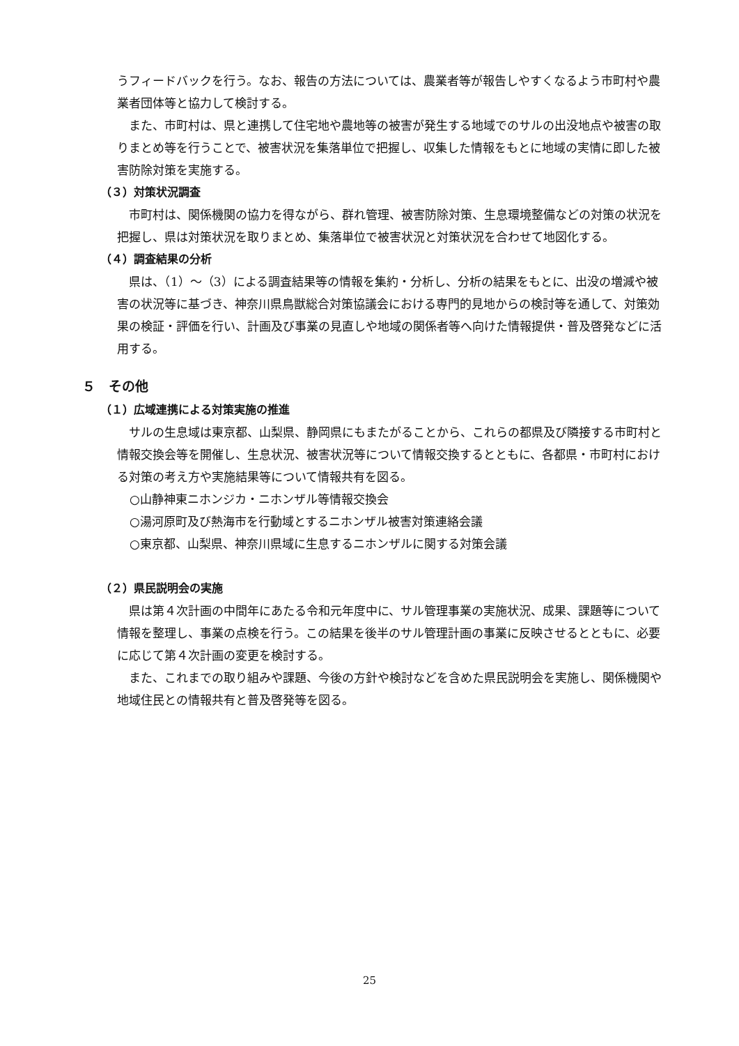うフィードバックを行う。なお、報告の方法については、農業者等が報告しやすくなるよう市町村や農業者団体等と協力して検討する。
　また、市町村は、県と連携して住宅地や農地等の被害が発生する地域でのサルの出没地点や被害の取りまとめ等を行うことで、被害状況を集落単位で把握し、収集した情報をもとに地域の実情に即した被害防除対策を実施する。
（３）対策状況調査
　市町村は、関係機関の協力を得ながら、群れ管理、被害防除対策、生息環境整備などの対策の状況を把握し、県は対策状況を取りまとめ、集落単位で被害状況と対策状況を合わせて地図化する。
（４）調査結果の分析
　県は、（1）～（3）による調査結果等の情報を集約・分析し、分析の結果をもとに、出没の増減や被害の状況等に基づき、神奈川県鳥獣総合対策協議会における専門的見地からの検討等を通して、対策効果の検証・評価を行い、計画及び事業の見直しや地域の関係者等へ向けた情報提供・普及啓発などに活用する。
５　その他
（１）広域連携による対策実施の推進
　サルの生息域は東京都、山梨県、静岡県にもまたがることから、これらの都県及び隣接する市町村と情報交換会等を開催し、生息状況、被害状況等について情報交換するとともに、各都県・市町村における対策の考え方や実施結果等について情報共有を図る。
○山静神東ニホンジカ・ニホンザル等情報交換会
○湯河原町及び熱海市を行動域とするニホンザル被害対策連絡会議
○東京都、山梨県、神奈川県域に生息するニホンザルに関する対策会議
（２）県民説明会の実施
　県は第４次計画の中間年にあたる令和元年度中に、サル管理事業の実施状況、成果、課題等について情報を整理し、事業の点検を行う。この結果を後半のサル管理計画の事業に反映させるとともに、必要に応じて第４次計画の変更を検討する。
　また、これまでの取り組みや課題、今後の方針や検討などを含めた県民説明会を実施し、関係機関や地域住民との情報共有と普及啓発等を図る。
25